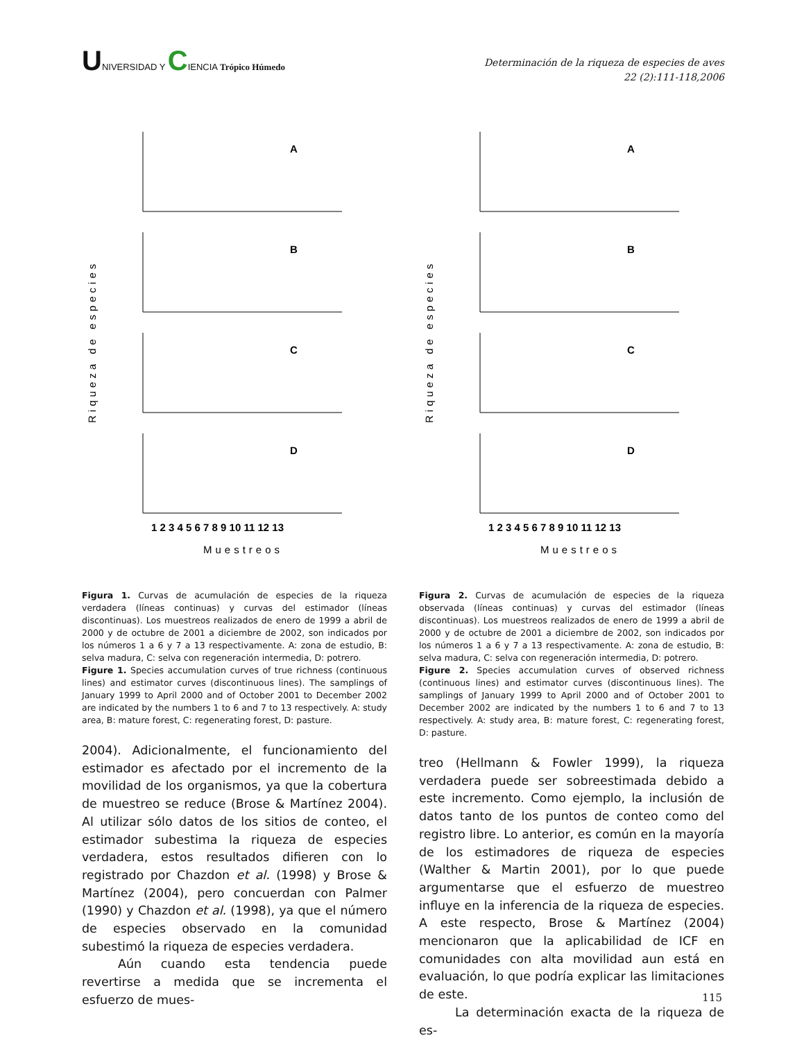UNIVERSIDAD Y CIENCIA Trópico Húmedo
Determinación de la riqueza de especies de aves
22 (2):111-118,2006
Riqueza de especies
A
B
C
D
1 2 3 4 5 6 7 8 9 10 11 12 13
Muestreos
Figura 1. Curvas de acumulación de especies de la riqueza verdadera (líneas continuas) y curvas del estimador (líneas discontinuas). Los muestreos realizados de enero de 1999 a abril de 2000 y de octubre de 2001 a diciembre de 2002, son indicados por los números 1 a 6 y 7 a 13 respectivamente. A: zona de estudio, B: selva madura, C: selva con regeneración intermedia, D: potrero.
Figure 1. Species accumulation curves of true richness (continuous lines) and estimator curves (discontinuous lines). The samplings of January 1999 to April 2000 and of October 2001 to December 2002 are indicated by the numbers 1 to 6 and 7 to 13 respectively. A: study area, B: mature forest, C: regenerating forest, D: pasture.
2004). Adicionalmente, el funcionamiento del estimador es afectado por el incremento de la movilidad de los organismos, ya que la cobertura de muestreo se reduce (Brose & Martínez 2004). Al utilizar sólo datos de los sitios de conteo, el estimador subestima la riqueza de especies verdadera, estos resultados difieren con lo registrado por Chazdon et al. (1998) y Brose & Martínez (2004), pero concuerdan con Palmer (1990) y Chazdon et al. (1998), ya que el número de especies observado en la comunidad subestimó la riqueza de especies verdadera.
Aún cuando esta tendencia puede revertirse a medida que se incrementa el esfuerzo de mues-
Riqueza de especies
A
B
C
D
1 2 3 4 5 6 7 8 9 10 11 12 13
Muestreos
Figura 2. Curvas de acumulación de especies de la riqueza observada (líneas continuas) y curvas del estimador (líneas discontinuas). Los muestreos realizados de enero de 1999 a abril de 2000 y de octubre de 2001 a diciembre de 2002, son indicados por los números 1 a 6 y 7 a 13 respectivamente. A: zona de estudio, B: selva madura, C: selva con regeneración intermedia, D: potrero.
Figure 2. Species accumulation curves of observed richness (continuous lines) and estimator curves (discontinuous lines). The samplings of January 1999 to April 2000 and of October 2001 to December 2002 are indicated by the numbers 1 to 6 and 7 to 13 respectively. A: study area, B: mature forest, C: regenerating forest, D: pasture.
treo (Hellmann & Fowler 1999), la riqueza verdadera puede ser sobreestimada debido a este incremento. Como ejemplo, la inclusión de datos tanto de los puntos de conteo como del registro libre. Lo anterior, es común en la mayoría de los estimadores de riqueza de especies (Walther & Martin 2001), por lo que puede argumentarse que el esfuerzo de muestreo influye en la inferencia de la riqueza de especies. A este respecto, Brose & Martínez (2004) mencionaron que la aplicabilidad de ICF en comunidades con alta movilidad aun está en evaluación, lo que podría explicar las limitaciones de este.
La determinación exacta de la riqueza de es-
115